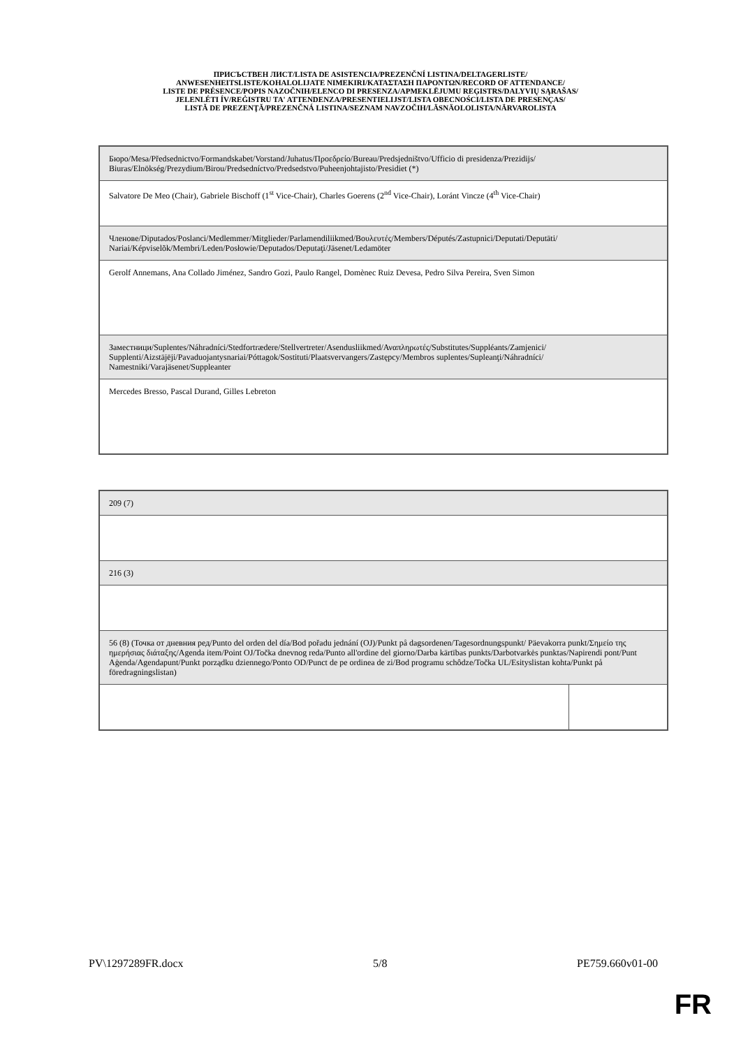ПРИСЪСТВЕН ЛИСТ/LISTA DE ASISTENCIA/PREZENČNÍ LISTINA/DELTAGERLISTE/
ANWESENHEITSLISTE/KOHALOLIJATE NIMEKIRI/ΚΑΤΑΣΤΑΣΗ ΠΑΡΟΝΤΩΝ/RECORD OF ATTENDANCE/
LISTE DE PRÉSENCE/POPIS NAZOČNIH/ELENCO DI PRESENZA/APMEKLĒJUMU REĢISTRS/DALYVIŲ SĄRAŠAS/
JELENLÉTI ÍV/REĠISTRU TA' ATTENDENZA/PRESENTIELIJST/LISTA OBECNOŚCI/LISTA DE PRESENÇAS/
LISTĂ DE PREZENŢĂ/PREZENČNÁ LISTINA/SEZNAM NAVZOČIH/LÄSNÄOLOLISTA/NÄRVAROLISTA
| Бюро/Mesa/Předsednictvo/Formandskabet/Vorstand/Juhatus/Προεδρείο/Bureau/Predsjedništvo/Ufficio di presidenza/Prezidijs/ Biuras/Elnökség/Prezydium/Birou/Predsedníctvo/Predsedstvo/Puheenjohtajisto/Presidiet (*) |
| Salvatore De Meo (Chair), Gabriele Bischoff (1<sup>st</sup> Vice-Chair), Charles Goerens (2<sup>nd</sup> Vice-Chair), Loránt Vincze (4<sup>th</sup> Vice-Chair) |
| Членове/Diputados/Poslanci/Medlemmer/Mitglieder/Parlamendiliikmed/Βουλευτές/Members/Députés/Zastupnici/Deputati/Deputāti/ Nariai/Képviselõk/Membri/Leden/Posłowie/Deputados/Deputaţi/Jäsenet/Ledamöter |
| Gerolf Annemans, Ana Collado Jiménez, Sandro Gozi, Paulo Rangel, Domènec Ruiz Devesa, Pedro Silva Pereira, Sven Simon |
| Заместници/Suplentes/Náhradníci/Stedfortrædere/Stellvertreter/Asendusliikmed/Αναπληρωτές/Substitutes/Suppléants/Zamjenici/ Supplenti/Aizstājēji/Pavaduojantysnariai/Póttagok/Sostituti/Plaatsvervangers/Zastępcy/Membros suplentes/Supleanţi/Náhradníci/ Namestniki/Varajäsenet/Suppleanter |
| Mercedes Bresso, Pascal Durand, Gilles Lebreton |
| 209 (7) | |
| 216 (3) | |
| 56 (8) (Точка от дневния ред/Punto del orden del día/Bod pořadu jednání (OJ)/Punkt på dagsordenen/Tagesordnungspunkt/ Päevakorra punkt/Σημείο της ημερήσιας διάταξης/Agenda item/Point OJ/Točka dnevnog reda/Punto all'ordine del giorno/Darba kārtības punkts/Darbotvarkės punktas/Napirendi pont/Punt Aġenda/Agendapunt/Punkt porządku dziennego/Ponto OD/Punct de pe ordinea de zi/Bod programu schôdze/Točka UL/Esityslistan kohta/Punkt på föredragningslistan) | |
PV\1297289FR.docx 5/8 PE759.660v01-00
FR